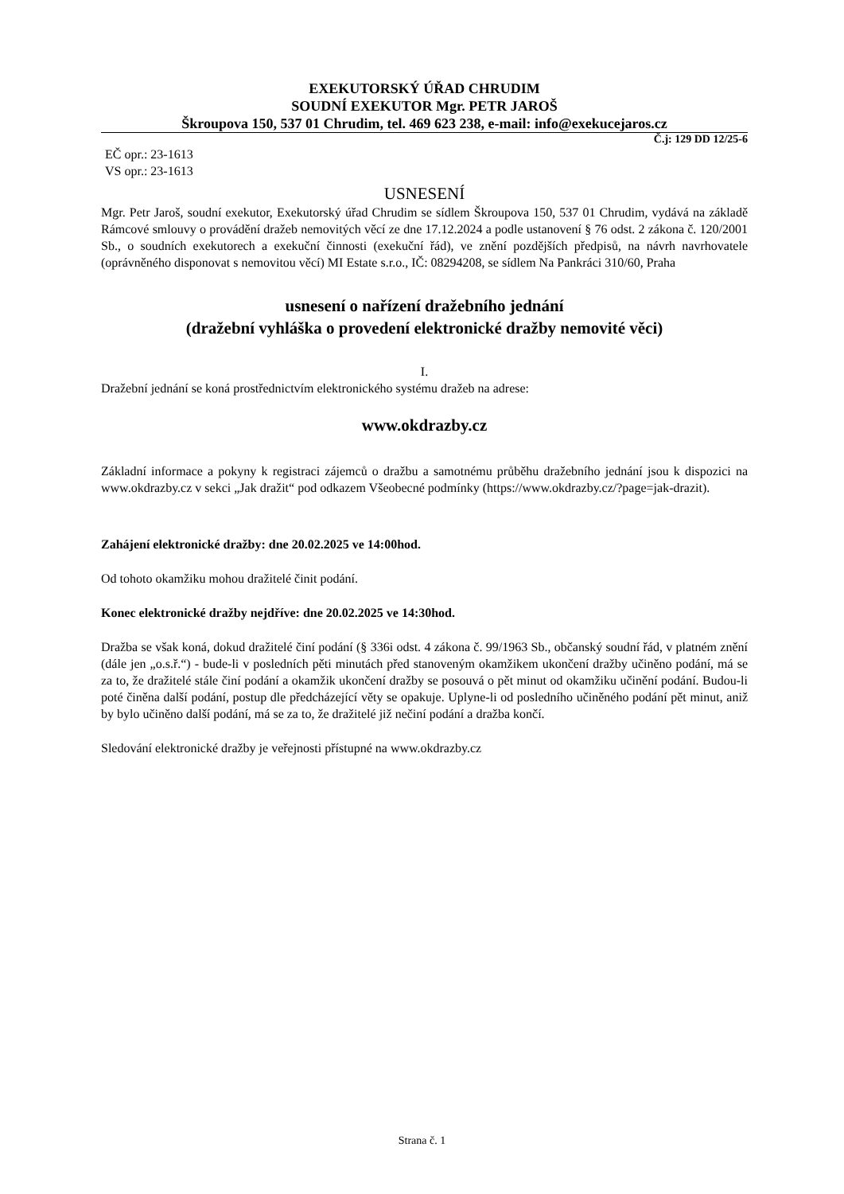EXEKUTORSKÝ ÚŘAD CHRUDIM
SOUDNÍ EXEKUTOR Mgr. PETR JAROŠ
Škroupova 150, 537 01 Chrudim, tel. 469 623 238, e-mail: info@exekucejaros.cz
Č.j: 129 DD 12/25-6
EČ opr.: 23-1613
VS opr.: 23-1613
USNESENÍ
Mgr. Petr Jaroš, soudní exekutor, Exekutorský úřad Chrudim se sídlem Škroupova 150, 537 01 Chrudim, vydává na základě Rámcové smlouvy o provádění dražeb nemovitých věcí ze dne 17.12.2024 a podle ustanovení § 76 odst. 2 zákona č. 120/2001 Sb., o soudních exekutorech a exekuční činnosti (exekuční řád), ve znění pozdějších předpisů, na návrh navrhovatele (oprávněného disponovat s nemovitou věcí) MI Estate s.r.o., IČ: 08294208, se sídlem Na Pankráci 310/60, Praha
usnesení o nařízení dražebního jednání
(dražební vyhláška o provedení elektronické dražby nemovité věci)
I.
Dražební jednání se koná prostřednictvím elektronického systému dražeb na adrese:
www.okdrazby.cz
Základní informace a pokyny k registraci zájemců o dražbu a samotnému průběhu dražebního jednání jsou k dispozici na www.okdrazby.cz v sekci „Jak dražit“ pod odkazem Všeobecné podmínky (https://www.okdrazby.cz/?page=jak-drazit).
Zahájení elektronické dražby: dne 20.02.2025 ve 14:00hod.
Od tohoto okamžiku mohou dražitelé činit podání.
Konec elektronické dražby nejdříve: dne 20.02.2025 ve 14:30hod.
Dražba se však koná, dokud dražitelé činí podání (§ 336i odst. 4 zákona č. 99/1963 Sb., občanský soudní řád, v platném znění (dále jen „o.s.ř.“) - bude-li v posledních pěti minutách před stanoveným okamžikem ukončení dražby učiněno podání, má se za to, že dražitelé stále činí podání a okamžik ukončení dražby se posouvá o pět minut od okamžiku učinění podání. Budou-li poté činěna další podání, postup dle předcházející věty se opakuje. Uplyne-li od posledního učiněného podání pět minut, aniž by bylo učiněno další podání, má se za to, že dražitelé již nečiní podání a dražba končí.
Sledování elektronické dražby je veřejnosti přístupné na www.okdrazby.cz
Strana č. 1